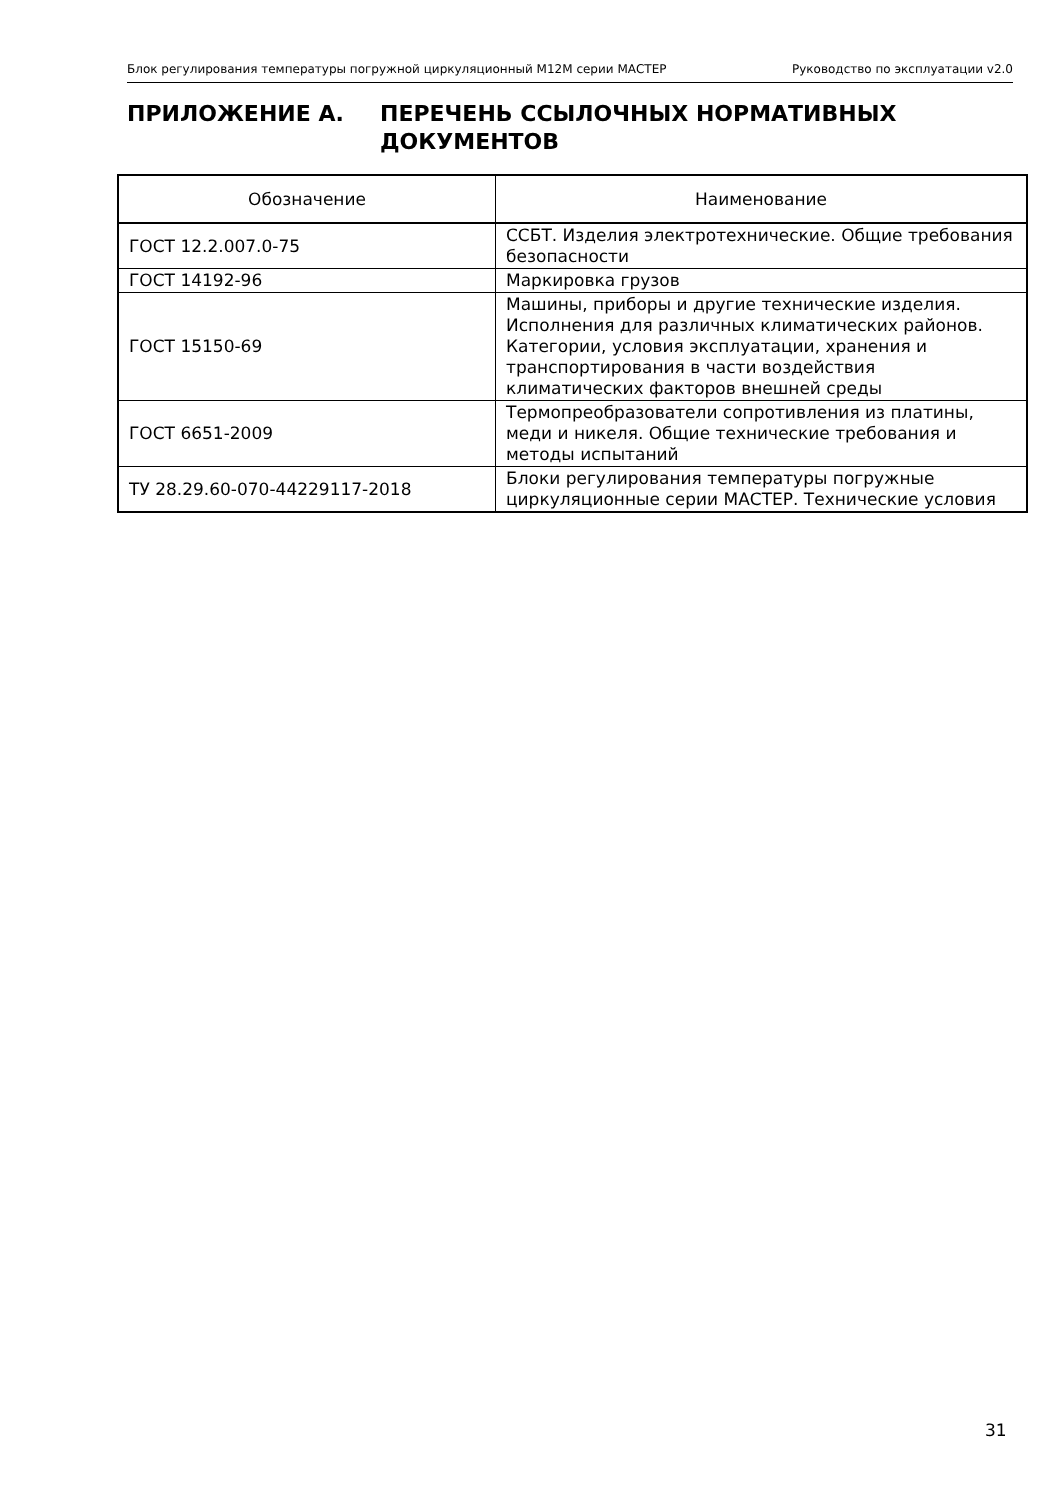Блок регулирования температуры погружной циркуляционный M12M серии МАСТЕР Руководство по эксплуатации v2.0
ПРИЛОЖЕНИЕ А. ПЕРЕЧЕНЬ ССЫЛОЧНЫХ НОРМАТИВНЫХ
ДОКУМЕНТОВ
| Обозначение | Наименование |
| --- | --- |
| ГОСТ 12.2.007.0-75 | ССБТ. Изделия электротехнические. Общие требования безопасности |
| ГОСТ 14192-96 | Маркировка грузов |
| ГОСТ 15150-69 | Машины, приборы и другие технические изделия. Исполнения для различных климатических районов. Категории, условия эксплуатации, хранения и транспортирования в части воздействия климатических факторов внешней среды |
| ГОСТ 6651-2009 | Термопреобразователи сопротивления из платины, меди и никеля. Общие технические требования и методы испытаний |
| ТУ 28.29.60-070-44229117-2018 | Блоки регулирования температуры погружные циркуляционные серии МАСТЕР. Технические условия |
31